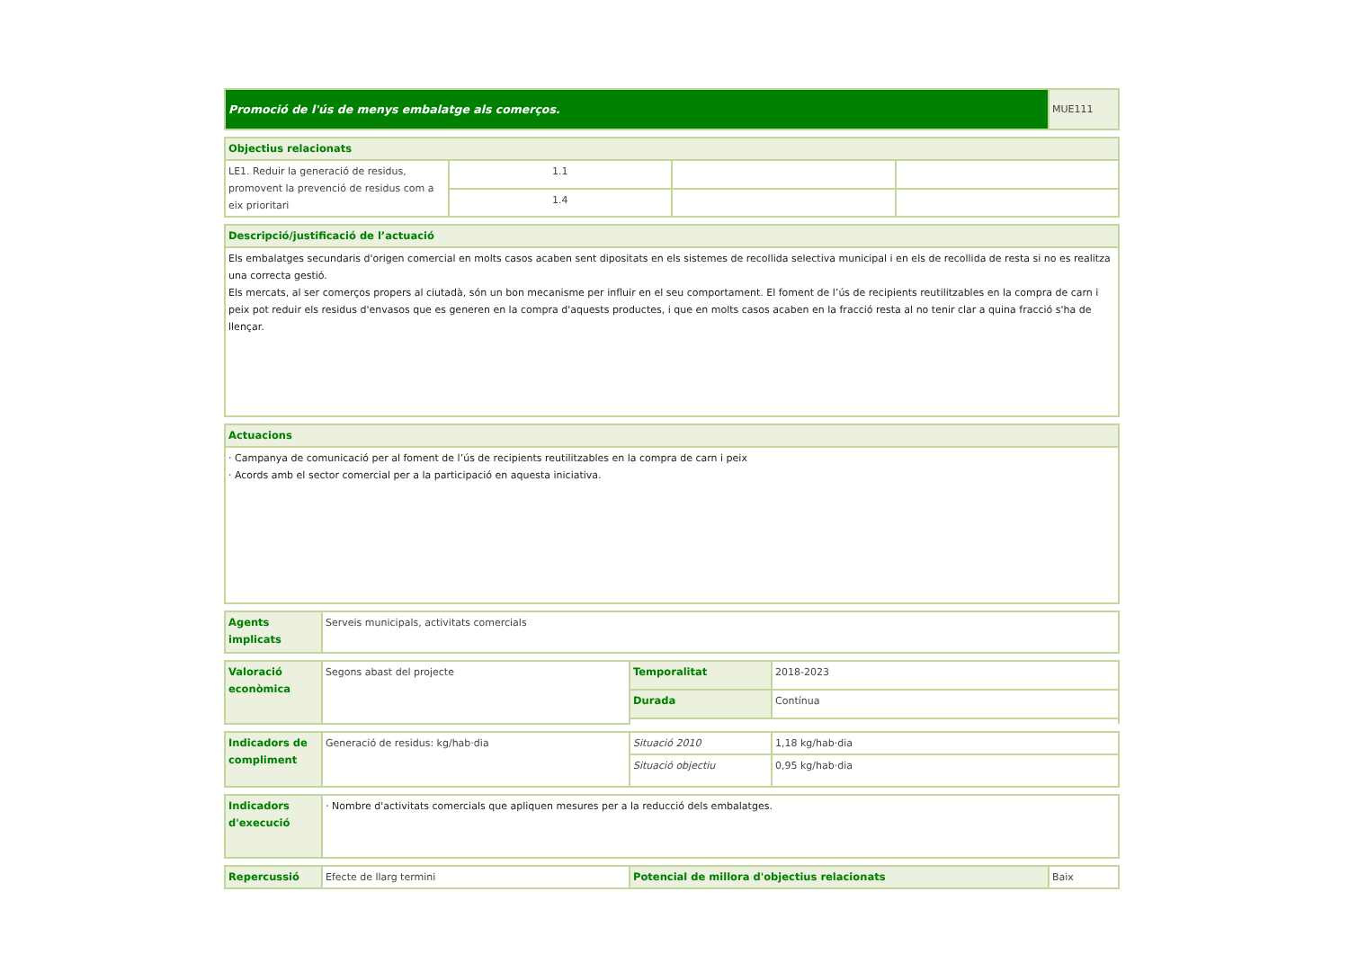| Promoció de l'ús de menys embalatge als comerços. | MUE111 |
| Objectius relacionats | | | |
| --- | --- | --- | --- |
| LE1. Reduir la generació de residus, promovent la prevenció de residus com a eix prioritari | 1.1 | | |
| | 1.4 | | |
| Descripció/justificació de l’actuació |
| --- |
| Els embalatges secundaris d'origen comercial en molts casos acaben sent dipositats en els sistemes de recollida selectiva municipal i en els de recollida de resta si no es realitza una correcta gestió. Els mercats, al ser comerços propers al ciutadà, són un bon mecanisme per influir en el seu comportament. El foment de l’ús de recipients reutilitzables en la compra de carn i peix pot reduir els residus d'envasos que es generen en la compra d'aquests productes, i que en molts casos acaben en la fracció resta al no tenir clar a quina fracció s'ha de llençar. |
| Actuacions |
| --- |
| · Campanya de comunicació per al foment de l’ús de recipients reutilitzables en la compra de carn i peix · Acords amb el sector comercial per a la participació en aquesta iniciativa. |
| Agents implicats | Serveis municipals, activitats comercials |
| Valoració econòmica | Segons abast del projecte | Temporalitat | 2018-2023 |
| | | Durada | Contínua |
| Indicadors de compliment | Generació de residus: kg/hab·dia | Situació 2010 | 1,18 kg/hab·dia |
| | | Situació objectiu | 0,95 kg/hab·dia |
| Indicadors d'execució | · Nombre d'activitats comercials que apliquen mesures per a la reducció dels embalatges. |
| Repercussió | Efecte de llarg termini | Potencial de millora d'objectius relacionats | Baix |